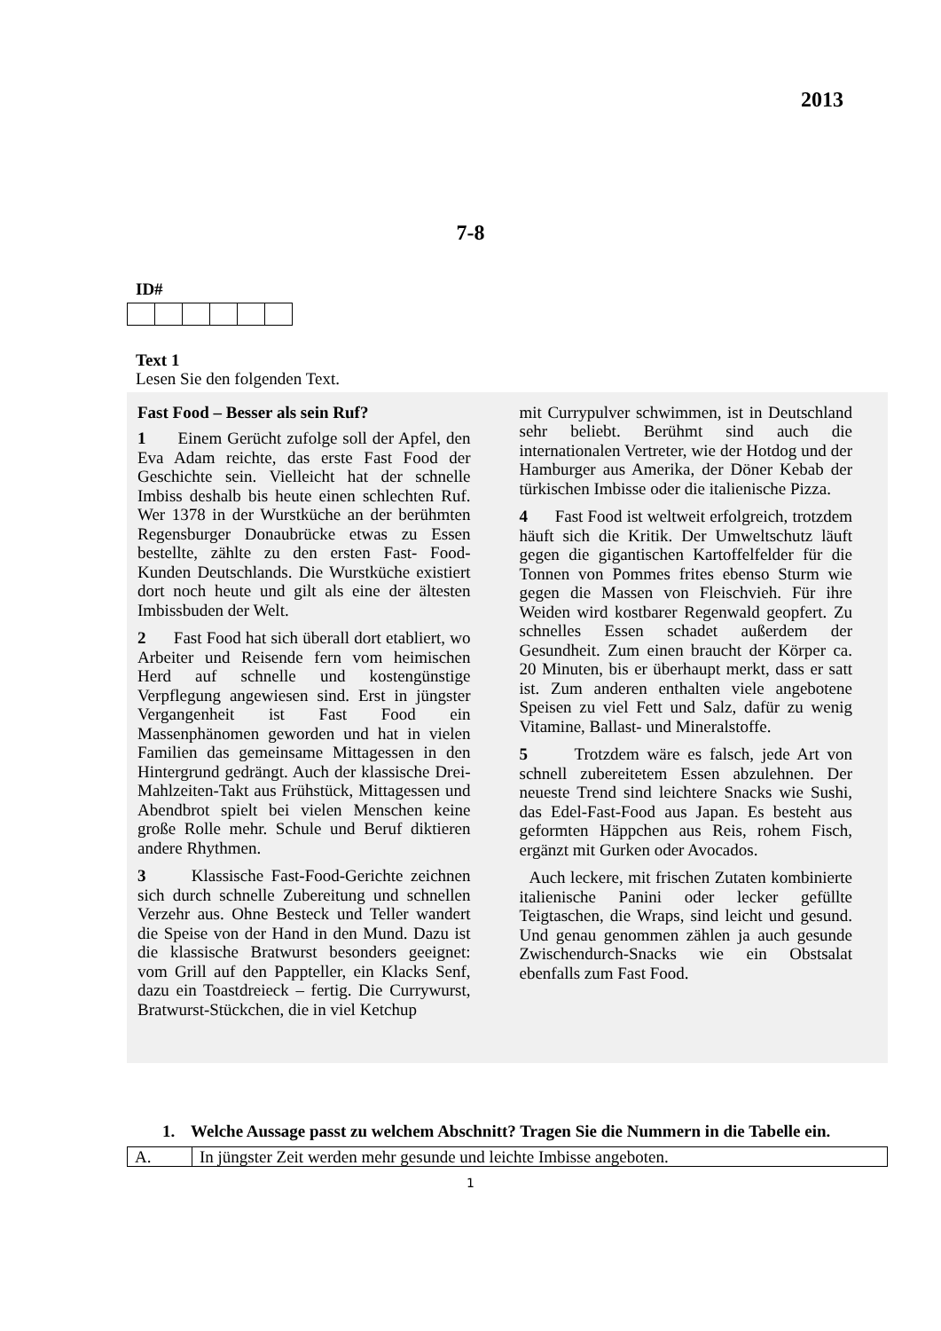2013
7-8
ID#
Text 1
Lesen Sie den folgenden Text.
Fast Food – Besser als sein Ruf?
1 Einem Gerücht zufolge soll der Apfel, den Eva Adam reichte, das erste Fast Food der Geschichte sein. Vielleicht hat der schnelle Imbiss deshalb bis heute einen schlechten Ruf. Wer 1378 in der Wurstküche an der berühmten Regensburger Donaubrücke etwas zu Essen bestellte, zählte zu den ersten Fast- Food-Kunden Deutschlands. Die Wurstküche existiert dort noch heute und gilt als eine der ältesten Imbissbuden der Welt.
2 Fast Food hat sich überall dort etabliert, wo Arbeiter und Reisende fern vom heimischen Herd auf schnelle und kostengünstige Verpflegung angewiesen sind. Erst in jüngster Vergangenheit ist Fast Food ein Massenphänomen geworden und hat in vielen Familien das gemeinsame Mittagessen in den Hintergrund gedrängt. Auch der klassische Drei-Mahlzeiten-Takt aus Frühstück, Mittagessen und Abendbrot spielt bei vielen Menschen keine große Rolle mehr. Schule und Beruf diktieren andere Rhythmen.
3 Klassische Fast-Food-Gerichte zeichnen sich durch schnelle Zubereitung und schnellen Verzehr aus. Ohne Besteck und Teller wandert die Speise von der Hand in den Mund. Dazu ist die klassische Bratwurst besonders geeignet: vom Grill auf den Pappteller, ein Klacks Senf, dazu ein Toastdreieck – fertig. Die Currywurst, Bratwurst-Stückchen, die in viel Ketchup
mit Currypulver schwimmen, ist in Deutschland sehr beliebt. Berühmt sind auch die internationalen Vertreter, wie der Hotdog und der Hamburger aus Amerika, der Döner Kebab der türkischen Imbisse oder die italienische Pizza.
4 Fast Food ist weltweit erfolgreich, trotzdem häuft sich die Kritik. Der Umweltschutz läuft gegen die gigantischen Kartoffelfelder für die Tonnen von Pommes frites ebenso Sturm wie gegen die Massen von Fleischvieh. Für ihre Weiden wird kostbarer Regenwald geopfert. Zu schnelles Essen schadet außerdem der Gesundheit. Zum einen braucht der Körper ca. 20 Minuten, bis er überhaupt merkt, dass er satt ist. Zum anderen enthalten viele angebotene Speisen zu viel Fett und Salz, dafür zu wenig Vitamine, Ballast- und Mineralstoffe.
5 Trotzdem wäre es falsch, jede Art von schnell zubereitetem Essen abzulehnen. Der neueste Trend sind leichtere Snacks wie Sushi, das Edel-Fast-Food aus Japan. Es besteht aus geformten Häppchen aus Reis, rohem Fisch, ergänzt mit Gurken oder Avocados.
Auch leckere, mit frischen Zutaten kombinierte italienische Panini oder lecker gefüllte Teigtaschen, die Wraps, sind leicht und gesund. Und genau genommen zählen ja auch gesunde Zwischendurch-Snacks wie ein Obstsalat ebenfalls zum Fast Food.
1. Welche Aussage passt zu welchem Abschnitt? Tragen Sie die Nummern in die Tabelle ein.
| A. | In jüngster Zeit werden mehr gesunde und leichte Imbisse angeboten. |
1